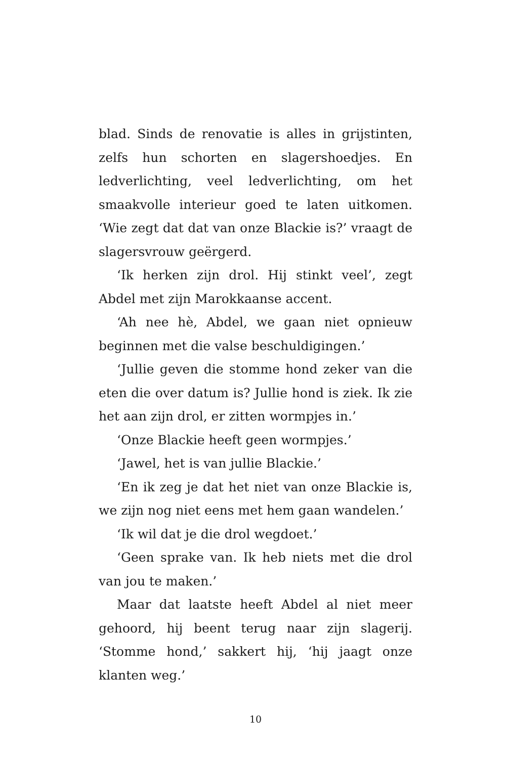blad. Sinds de renovatie is alles in grijstinten, zelfs hun schorten en slagershoedjes. En ledverlichting, veel ledverlichting, om het smaakvolle interieur goed te laten uitkomen. ‘Wie zegt dat dat van onze Blackie is?’ vraagt de slagersvrouw geërgerd.
‘Ik herken zijn drol. Hij stinkt veel’, zegt Abdel met zijn Marokkaanse accent.
‘Ah nee hè, Abdel, we gaan niet opnieuw beginnen met die valse beschuldigingen.’
‘Jullie geven die stomme hond zeker van die eten die over datum is? Jullie hond is ziek. Ik zie het aan zijn drol, er zitten wormpjes in.’
‘Onze Blackie heeft geen wormpjes.’
‘Jawel, het is van jullie Blackie.’
‘En ik zeg je dat het niet van onze Blackie is, we zijn nog niet eens met hem gaan wandelen.’
‘Ik wil dat je die drol wegdoet.’
‘Geen sprake van. Ik heb niets met die drol van jou te maken.’
Maar dat laatste heeft Abdel al niet meer gehoord, hij beent terug naar zijn slagerij. ‘Stomme hond,’ sakkert hij, ‘hij jaagt onze klanten weg.’
10